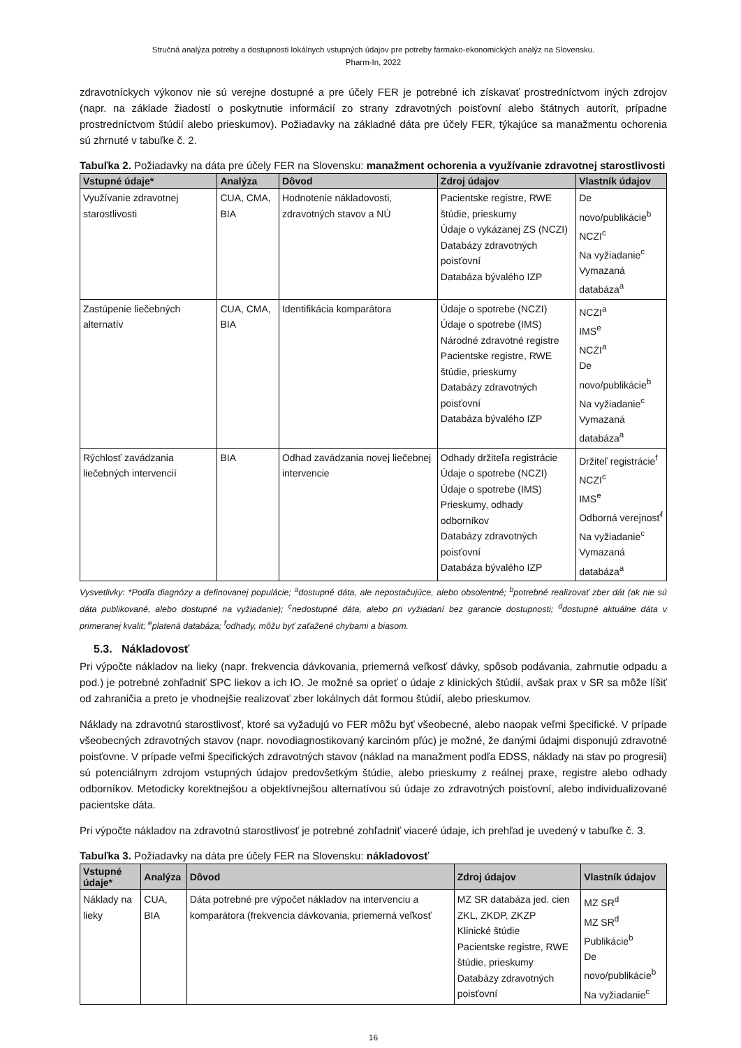Stručná analýza potreby a dostupnosti lokálnych vstupných údajov pre potreby farmako-ekonomických analýz na Slovensku.
Pharm-In, 2022
zdravotníckych výkonov nie sú verejne dostupné a pre účely FER je potrebné ich získavať prostredníctvom iných zdrojov (napr. na základe žiadostí o poskytnutie informácií zo strany zdravotných poisťovní alebo štátnych autorít, prípadne prostredníctvom štúdií alebo prieskumov). Požiadavky na základné dáta pre účely FER, týkajúce sa manažmentu ochorenia sú zhrnuté v tabuľke č. 2.
Tabuľka 2. Požiadavky na dáta pre účely FER na Slovensku: manažment ochorenia a využívanie zdravotnej starostlivosti
| Vstupné údaje* | Analýza | Dôvod | Zdroj údajov | Vlastník údajov |
| --- | --- | --- | --- | --- |
| Využívanie zdravotnej starostlivosti | CUA, CMA, BIA | Hodnotenie nákladovosti, zdravotných stavov a NÚ | Pacientske registre, RWE štúdie, prieskumy Údaje o vykázanej ZS (NCZI) Databázy zdravotných poisťovní Databáza bývalého IZP | De novo/publikácie<sup>b</sup> NCZI<sup>c</sup> Na vyžiadanie<sup>c</sup> Vymazaná databáza<sup>a</sup> |
| Zastúpenie liečebných alternatív | CUA, CMA, BIA | Identifikácia komparátora | Údaje o spotrebe (NCZI) Údaje o spotrebe (IMS) Národné zdravotné registre Pacientske registre, RWE štúdie, prieskumy Databázy zdravotných poisťovní Databáza bývalého IZP | NCZI<sup>a</sup> IMS<sup>e</sup> NCZI<sup>a</sup> De novo/publikácie<sup>b</sup> Na vyžiadanie<sup>c</sup> Vymazaná databáza<sup>a</sup> |
| Rýchlosť zavádzania liečebných intervencií | BIA | Odhad zavádzania novej liečebnej intervencie | Odhady držiteľa registrácie Údaje o spotrebe (NCZI) Údaje o spotrebe (IMS) Prieskumy, odhady odborníkov Databázy zdravotných poisťovní Databáza bývalého IZP | Držiteľ registrácie<sup>f</sup> NCZI<sup>c</sup> IMS<sup>e</sup> Odborná verejnosť<sup>f</sup> Na vyžiadanie<sup>c</sup> Vymazaná databáza<sup>a</sup> |
Vysvetlivky: *Podľa diagnózy a definovanej populácie; <sup>a</sup>dostupné dáta, ale nepostačujúce, alebo obsolentné; <sup>b</sup>potrebné realizovať zber dát (ak nie sú dáta publikované, alebo dostupné na vyžiadanie); <sup>c</sup>nedostupné dáta, alebo pri vyžiadaní bez garancie dostupnosti; <sup>d</sup>dostupné aktuálne dáta v primeranej kvalit; <sup>e</sup>platená databáza; <sup>f</sup>odhady, môžu byť zaťažené chybami a biasom.
5.3. Nákladovosť
Pri výpočte nákladov na lieky (napr. frekvencia dávkovania, priemerná veľkosť dávky, spôsob podávania, zahrnutie odpadu a pod.) je potrebné zohľadniť SPC liekov a ich IO. Je možné sa oprieť o údaje z klinických štúdií, avšak prax v SR sa môže líšiť od zahraničia a preto je vhodnejšie realizovať zber lokálnych dát formou štúdií, alebo prieskumov.
Náklady na zdravotnú starostlivosť, ktoré sa vyžadujú vo FER môžu byť všeobecné, alebo naopak veľmi špecifické. V prípade všeobecných zdravotných stavov (napr. novodiagnostikovaný karcinóm pľúc) je možné, že danými údajmi disponujú zdravotné poisťovne. V prípade veľmi špecifických zdravotných stavov (náklad na manažment podľa EDSS, náklady na stav po progresii) sú potenciálnym zdrojom vstupných údajov predovšetkým štúdie, alebo prieskumy z reálnej praxe, registre alebo odhady odborníkov. Metodicky korektnejšou a objektívnejšou alternatívou sú údaje zo zdravotných poisťovní, alebo individualizované pacientske dáta.
Pri výpočte nákladov na zdravotnú starostlivosť je potrebné zohľadniť viaceré údaje, ich prehľad je uvedený v tabuľke č. 3.
Tabuľka 3. Požiadavky na dáta pre účely FER na Slovensku: nákladovosť
| Vstupné údaje* | Analýza | Dôvod | Zdroj údajov | Vlastník údajov |
| --- | --- | --- | --- | --- |
| Náklady na lieky | CUA, BIA | Dáta potrebné pre výpočet nákladov na intervenciu a komparátora (frekvencia dávkovania, priemerná veľkosť | MZ SR databáza jed. cien ZKL, ZKDP, ZKZP Klinické štúdie Pacientske registre, RWE štúdie, prieskumy Databázy zdravotných poisťovní | MZ SR<sup>d</sup> MZ SR<sup>d</sup> Publikácie<sup>b</sup> De novo/publikácie<sup>b</sup> Na vyžiadanie<sup>c</sup> |
16